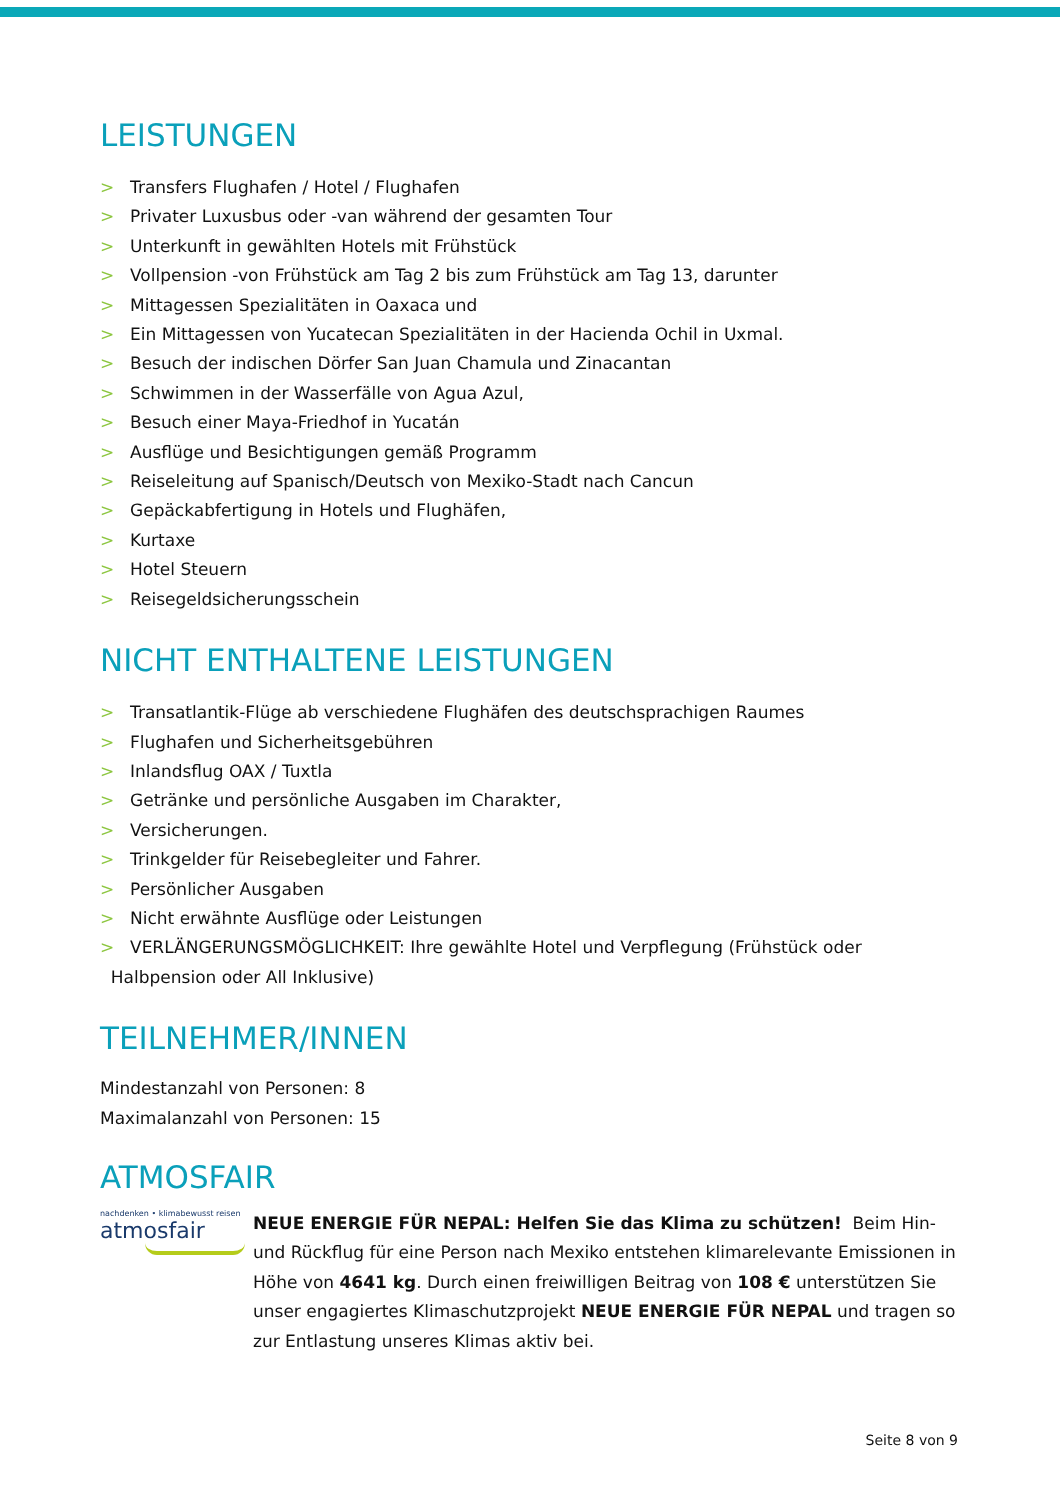LEISTUNGEN
> Transfers Flughafen / Hotel / Flughafen
> Privater Luxusbus oder -van während der gesamten Tour
> Unterkunft in gewählten Hotels mit Frühstück
> Vollpension -von Frühstück am Tag 2 bis zum Frühstück am Tag 13, darunter
> Mittagessen Spezialitäten in Oaxaca und
> Ein Mittagessen von Yucatecan Spezialitäten in der Hacienda Ochil in Uxmal.
> Besuch der indischen Dörfer San Juan Chamula und Zinacantan
> Schwimmen in der Wasserfälle von Agua Azul,
> Besuch einer Maya-Friedhof in Yucatán
> Ausflüge und Besichtigungen gemäß Programm
> Reiseleitung auf Spanisch/Deutsch von Mexiko-Stadt nach Cancun
> Gepäckabfertigung in Hotels und Flughäfen,
> Kurtaxe
> Hotel Steuern
> Reisegeldsicherungsschein
NICHT ENTHALTENE LEISTUNGEN
> Transatlantik-Flüge ab verschiedene Flughäfen des deutschsprachigen Raumes
> Flughafen und Sicherheitsgebühren
> Inlandsflug OAX / Tuxtla
> Getränke und persönliche Ausgaben im Charakter,
> Versicherungen.
> Trinkgelder für Reisebegleiter und Fahrer.
> Persönlicher Ausgaben
> Nicht erwähnte Ausflüge oder Leistungen
> VERLÄNGERUNGSMÖGLICHKEIT: Ihre gewählte Hotel und Verpflegung (Frühstück oder
Halbpension oder All Inklusive)
TEILNEHMER/INNEN
Mindestanzahl von Personen: 8
Maximalanzahl von Personen: 15
ATMOSFAIR
nachdenken • klimabewusst reisen
atmosfair
NEUE ENERGIE FÜR NEPAL: Helfen Sie das Klima zu schützen! Beim Hin- und Rückflug für eine Person nach Mexiko entstehen klimarelevante Emissionen in Höhe von 4641 kg. Durch einen freiwilligen Beitrag von 108 € unterstützen Sie unser engagiertes Klimaschutzprojekt NEUE ENERGIE FÜR NEPAL und tragen so zur Entlastung unseres Klimas aktiv bei.
Seite 8 von 9